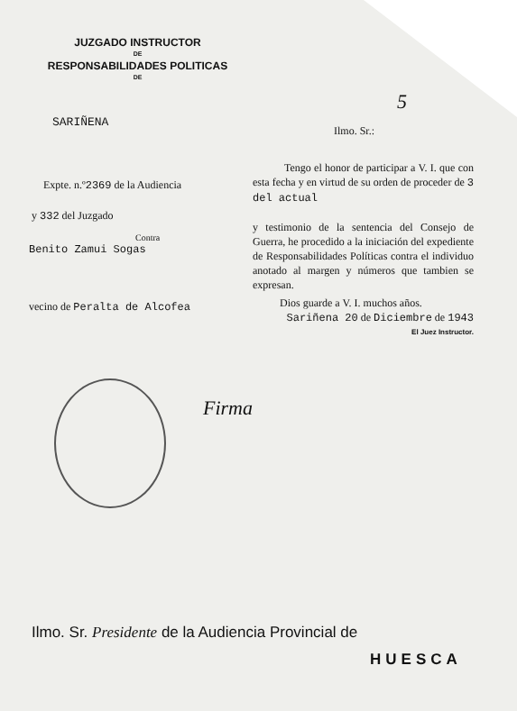JUZGADO INSTRUCTOR
DE
RESPONSABILIDADES POLITICAS
DE
SARIÑENA
Ilmo. Sr.:
5
Expte. n.º2369 de la Audiencia
y 332 del Juzgado
Contra
Benito Zamui Sogas
vecino de Peralta de Alcofea
Tengo el honor de participar a V. I. que con esta fecha y en virtud de su orden de proceder de 3 del actual
y testimonio de la sentencia del Consejo de Guerra, he procedido a la iniciación del expediente de Responsabilidades Políticas contra el individuo anotado al margen y números que tambien se expresan.
Dios guarde a V. I. muchos años.
Sariñena 20 de Diciembre de 1943
El Juez Instructor.
Firma
Ilmo. Sr. Presidente de la Audiencia Provincial de
HUESCA